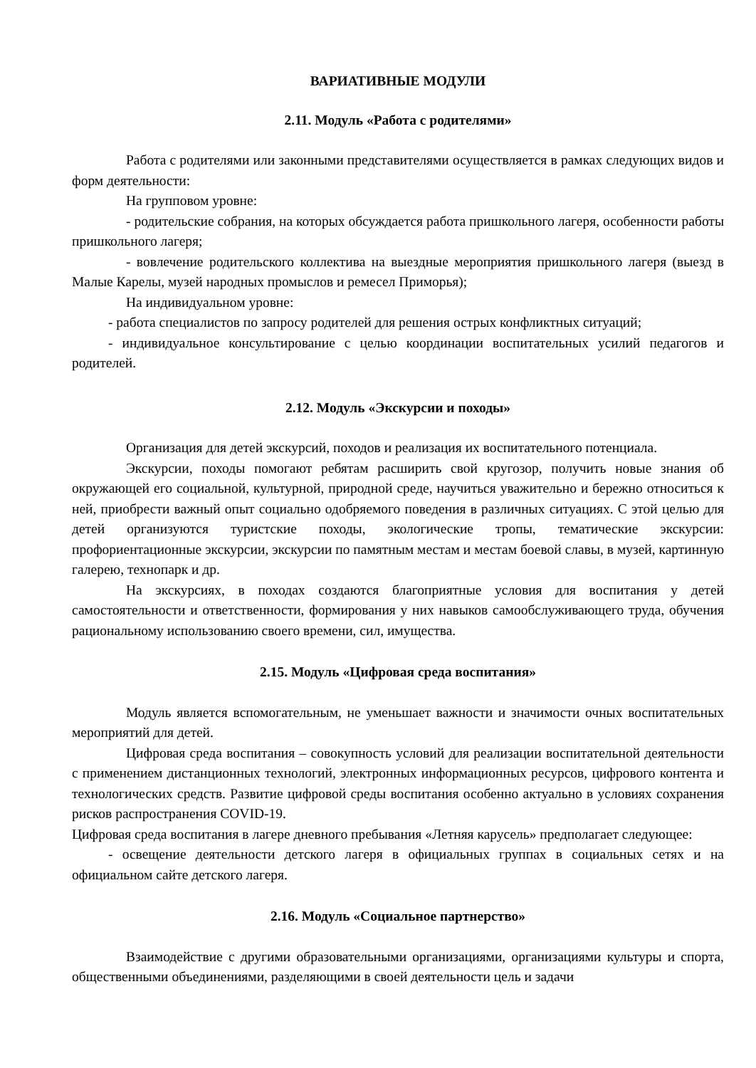ВАРИАТИВНЫЕ МОДУЛИ
2.11. Модуль «Работа с родителями»
Работа с родителями или законными представителями осуществляется в рамках следующих видов и форм деятельности:
На групповом уровне:
- родительские собрания, на которых обсуждается работа пришкольного лагеря, особенности работы пришкольного лагеря;
- вовлечение родительского коллектива на выездные мероприятия пришкольного лагеря (выезд в Малые Карелы, музей народных промыслов и ремесел Приморья);
На индивидуальном уровне:
- работа специалистов по запросу родителей для решения острых конфликтных ситуаций;
- индивидуальное консультирование с целью координации воспитательных усилий педагогов и родителей.
2.12. Модуль «Экскурсии и походы»
Организация для детей экскурсий, походов и реализация их воспитательного потенциала.
Экскурсии, походы помогают ребятам расширить свой кругозор, получить новые знания об окружающей его социальной, культурной, природной среде, научиться уважительно и бережно относиться к ней, приобрести важный опыт социально одобряемого поведения в различных ситуациях. С этой целью для детей организуются туристские походы, экологические тропы, тематические экскурсии: профориентационные экскурсии, экскурсии по памятным местам и местам боевой славы, в музей, картинную галерею, технопарк и др.
На экскурсиях, в походах создаются благоприятные условия для воспитания у детей самостоятельности и ответственности, формирования у них навыков самообслуживающего труда, обучения рациональному использованию своего времени, сил, имущества.
2.15. Модуль «Цифровая среда воспитания»
Модуль является вспомогательным, не уменьшает важности и значимости очных воспитательных мероприятий для детей.
Цифровая среда воспитания – совокупность условий для реализации воспитательной деятельности с применением дистанционных технологий, электронных информационных ресурсов, цифрового контента и технологических средств. Развитие цифровой среды воспитания особенно актуально в условиях сохранения рисков распространения COVID-19.
Цифровая среда воспитания в лагере дневного пребывания «Летняя карусель» предполагает следующее:
- освещение деятельности детского лагеря в официальных группах в социальных сетях и на официальном сайте детского лагеря.
2.16. Модуль «Социальное партнерство»
Взаимодействие с другими образовательными организациями, организациями культуры и спорта, общественными объединениями, разделяющими в своей деятельности цель и задачи